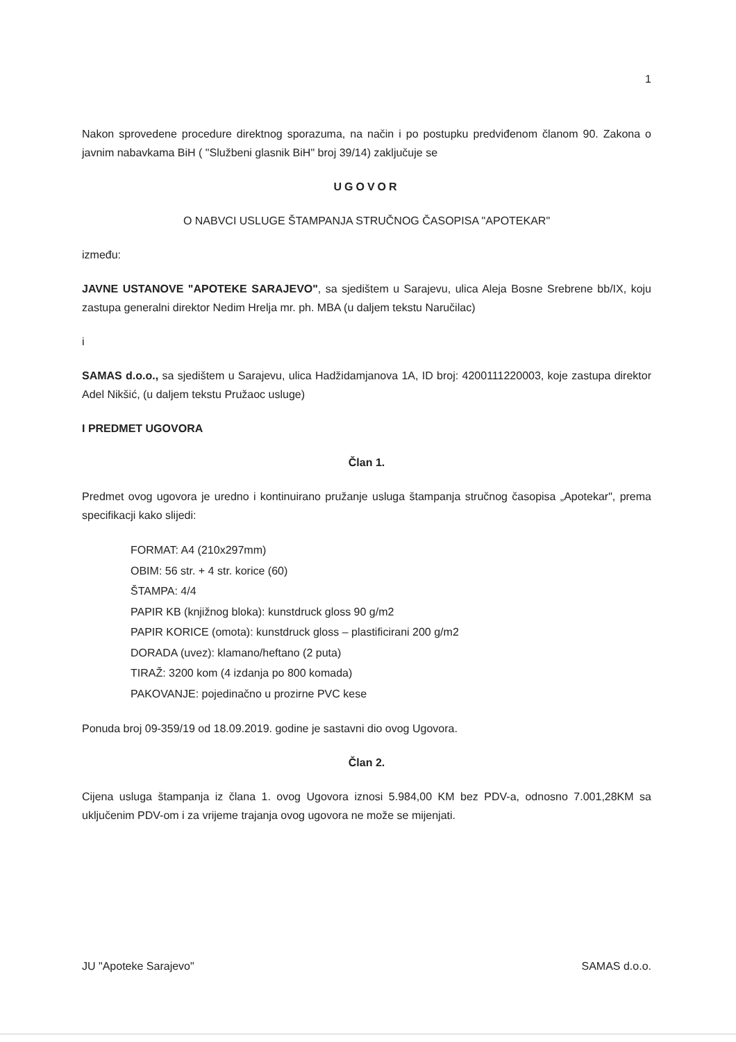1
Nakon sprovedene procedure direktnog sporazuma, na način i po postupku predviđenom članom 90. Zakona o javnim nabavkama BiH ( "Službeni glasnik BiH" broj 39/14) zaključuje se
UGOVOR
O NABVCI USLUGE ŠTAMPANJA STRUČNOG ČASOPISA "APOTEKAR"
između:
JAVNE USTANOVE "APOTEKE SARAJEVO", sa sjedištem u Sarajevu, ulica Aleja Bosne Srebrene bb/IX, koju zastupa generalni direktor Nedim Hrelja mr. ph. MBA (u daljem tekstu Naručilac)
i
SAMAS d.o.o., sa sjedištem u Sarajevu, ulica Hadžidamjanova 1A, ID broj: 4200111220003, koje zastupa direktor Adel Nikšić, (u daljem tekstu Pružaoc usluge)
I PREDMET UGOVORA
Član 1.
Predmet ovog ugovora je uredno i kontinuirano pružanje usluga štampanja stručnog časopisa „Apotekar", prema specifikacji kako slijedi:
FORMAT: A4 (210x297mm)
OBIM: 56 str. + 4 str. korice (60)
ŠTAMPA: 4/4
PAPIR KB (knjižnog bloka): kunstdruck gloss 90 g/m2
PAPIR KORICE (omota): kunstdruck gloss – plastificirani 200 g/m2
DORADA (uvez): klamano/heftano (2 puta)
TIRAŽ: 3200 kom (4 izdanja po 800 komada)
PAKOVANJE: pojedinačno u prozirne PVC kese
Ponuda broj 09-359/19 od 18.09.2019. godine je sastavni dio ovog Ugovora.
Član 2.
Cijena usluga štampanja iz člana 1. ovog Ugovora iznosi 5.984,00 KM bez PDV-a, odnosno 7.001,28KM sa uključenim PDV-om i za vrijeme trajanja ovog ugovora ne može se mijenjati.
JU "Apoteke Sarajevo" SAMAS d.o.o.